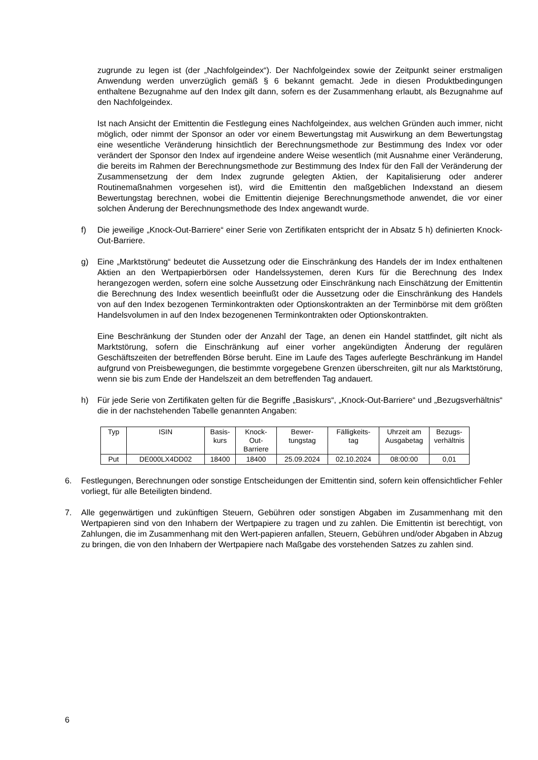zugrunde zu legen ist (der „Nachfolgeindex“). Der Nachfolgeindex sowie der Zeitpunkt seiner erstmaligen Anwendung werden unverzüglich gemäß § 6 bekannt gemacht. Jede in diesen Produktbedingungen enthaltene Bezugnahme auf den Index gilt dann, sofern es der Zusammenhang erlaubt, als Bezugnahme auf den Nachfolgeindex.
Ist nach Ansicht der Emittentin die Festlegung eines Nachfolgeindex, aus welchen Gründen auch immer, nicht möglich, oder nimmt der Sponsor an oder vor einem Bewertungstag mit Auswirkung an dem Bewertungstag eine wesentliche Veränderung hinsichtlich der Berechnungsmethode zur Bestimmung des Index vor oder verändert der Sponsor den Index auf irgendeine andere Weise wesentlich (mit Ausnahme einer Veränderung, die bereits im Rahmen der Berechnungsmethode zur Bestimmung des Index für den Fall der Veränderung der Zusammensetzung der dem Index zugrunde gelegten Aktien, der Kapitalisierung oder anderer Routinemaßnahmen vorgesehen ist), wird die Emittentin den maßgeblichen Indexstand an diesem Bewertungstag berechnen, wobei die Emittentin diejenige Berechnungsmethode anwendet, die vor einer solchen Änderung der Berechnungsmethode des Index angewandt wurde.
f) Die jeweilige „Knock-Out-Barriere“ einer Serie von Zertifikaten entspricht der in Absatz 5 h) definierten Knock-Out-Barriere.
g) Eine „Marktstörung“ bedeutet die Aussetzung oder die Einschränkung des Handels der im Index enthaltenen Aktien an den Wertpapierbörsen oder Handelssystemen, deren Kurs für die Berechnung des Index herangezogen werden, sofern eine solche Aussetzung oder Einschränkung nach Einschätzung der Emittentin die Berechnung des Index wesentlich beeinflußt oder die Aussetzung oder die Einschränkung des Handels von auf den Index bezogenen Terminkontrakten oder Optionskontrakten an der Terminbörse mit dem größten Handelsvolumen in auf den Index bezogenenen Terminkontrakten oder Optionskontrakten.
Eine Beschränkung der Stunden oder der Anzahl der Tage, an denen ein Handel stattfindet, gilt nicht als Marktstörung, sofern die Einschränkung auf einer vorher angekündigten Änderung der regulären Geschäftszeiten der betreffenden Börse beruht. Eine im Laufe des Tages auferlegte Beschränkung im Handel aufgrund von Preisbewegungen, die bestimmte vorgegebene Grenzen überschreiten, gilt nur als Marktstörung, wenn sie bis zum Ende der Handelszeit an dem betreffenden Tag andauert.
h) Für jede Serie von Zertifikaten gelten für die Begriffe „Basiskurs“, „Knock-Out-Barriere“ und „Bezugsverhältnis“ die in der nachstehenden Tabelle genannten Angaben:
| Typ | ISIN | Basis- kurs | Knock- Out- Barriere | Bewer- tungstag | Fälligkeits- tag | Uhrzeit am Ausgabetag | Bezugs- verhältnis |
| Put | DE000LX4DD02 | 18400 | 18400 | 25.09.2024 | 02.10.2024 | 08:00:00 | 0,01 |
6. Festlegungen, Berechnungen oder sonstige Entscheidungen der Emittentin sind, sofern kein offensichtlicher Fehler vorliegt, für alle Beteiligten bindend.
7. Alle gegenwärtigen und zukünftigen Steuern, Gebühren oder sonstigen Abgaben im Zusammenhang mit den Wertpapieren sind von den Inhabern der Wertpapiere zu tragen und zu zahlen. Die Emittentin ist berechtigt, von Zahlungen, die im Zusammenhang mit den Wert-papieren anfallen, Steuern, Gebühren und/oder Abgaben in Abzug zu bringen, die von den Inhabern der Wertpapiere nach Maßgabe des vorstehenden Satzes zu zahlen sind.
6